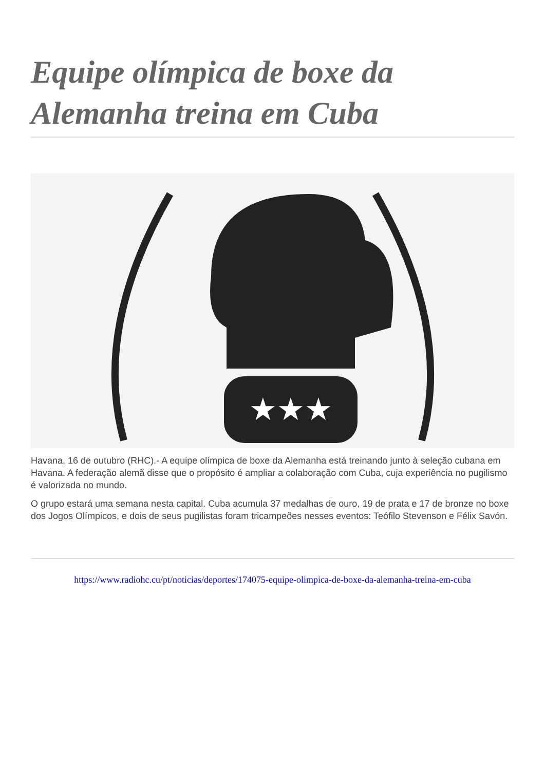Equipe olímpica de boxe da Alemanha treina em Cuba
★★★
Havana, 16 de outubro (RHC).- A equipe olímpica de boxe da Alemanha está treinando junto à seleção cubana em Havana. A federação alemã disse que o propósito é ampliar a colaboração com Cuba, cuja experiência no pugilismo é valorizada no mundo.
O grupo estará uma semana nesta capital. Cuba acumula 37 medalhas de ouro, 19 de prata e 17 de bronze no boxe dos Jogos Olímpicos, e dois de seus pugilistas foram tricampeões nesses eventos: Teófilo Stevenson e Félix Savón.
https://www.radiohc.cu/pt/noticias/deportes/174075-equipe-olimpica-de-boxe-da-alemanha-treina-em-cuba